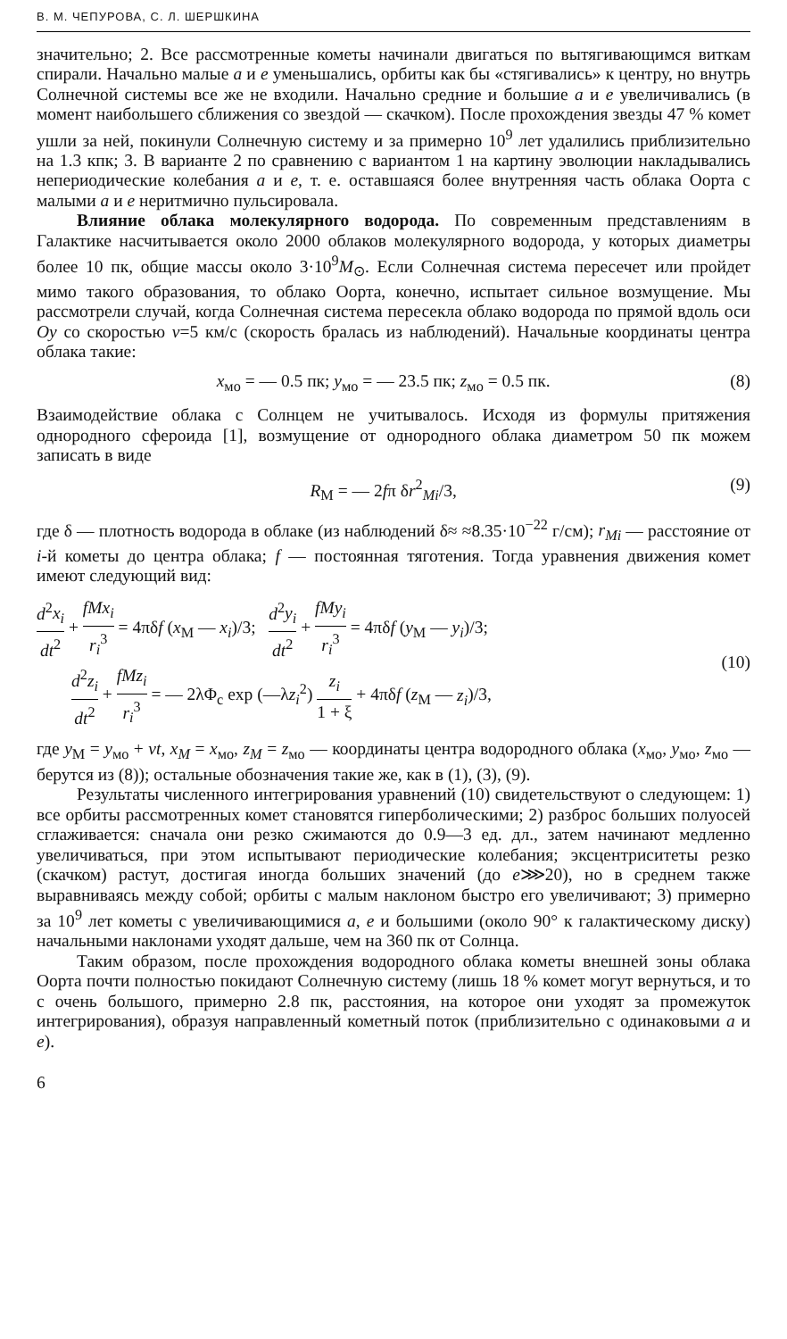В. М. ЧЕПУРОВА, С. Л. ШЕРШКИНА
значительно; 2. Все рассмотренные кометы начинали двигаться по вытягивающимся виткам спирали. Начально малые a и e уменьшались, орбиты как бы «стягивались» к центру, но внутрь Солнечной системы все же не входили. Начально средние и большие a и e увеличивались (в момент наибольшего сближения со звездой — скачком). После прохождения звезды 47 % комет ушли за ней, покинули Солнечную систему и за примерно 10<sup>9</sup> лет удалились приблизительно на 1.3 кпк; 3. В варианте 2 по сравнению с вариантом 1 на картину эволюции накладывались непериодические колебания a и e, т. е. оставшаяся более внутренняя часть облака Оорта с малыми a и e неритмично пульсировала.
Влияние облака молекулярного водорода. По современным представлениям в Галактике насчитывается около 2000 облаков молекулярного водорода, у которых диаметры более 10 пк, общие массы около 3·10<sup>9</sup>M<sub>⊙</sub>. Если Солнечная система пересечет или пройдет мимо такого образования, то облако Оорта, конечно, испытает сильное возмущение. Мы рассмотрели случай, когда Солнечная система пересекла облако водорода по прямой вдоль оси Oy со скоростью v=5 км/с (скорость бралась из наблюдений). Начальные координаты центра облака такие:
x<sub>мо</sub> = — 0.5 пк; y<sub>мо</sub> = — 23.5 пк; z<sub>мо</sub> = 0.5 пк. (8)
Взаимодействие облака с Солнцем не учитывалось. Исходя из формулы притяжения однородного сфероида [1], возмущение от однородного облака диаметром 50 пк можем записать в виде
R<sub>M</sub> = — 2fπ δr<sup>2</sup><sub>Mi</sub>/3, (9)
где δ — плотность водорода в облаке (из наблюдений δ≈ ≈8.35·10<sup>−22</sup> г/см); r<sub>Mi</sub> — расстояние от i-й кометы до центра облака; f — постоянная тяготения. Тогда уравнения движения комет имеют следующий вид:
d<sup>2</sup>x<sub>i</sub> dt<sup>2</sup> + fMx<sub>i</sub> r<sub>i</sub><sup>3</sup> = 4πδf (x<sub>M</sub> — x<sub>i</sub>)/3; d<sup>2</sup>y<sub>i</sub> dt<sup>2</sup> + fMy<sub>i</sub> r<sub>i</sub><sup>3</sup> = 4πδf (y<sub>M</sub> — y<sub>i</sub>)/3;
d<sup>2</sup>z<sub>i</sub> dt<sup>2</sup> + fMz<sub>i</sub> r<sub>i</sub><sup>3</sup> = — 2λΦ<sub>c</sub> exp (—λz<sub>i</sub><sup>2</sup>) z<sub>i</sub> 1 + ξ + 4πδf (z<sub>M</sub> — z<sub>i</sub>)/3, (10)
где y<sub>M</sub> = y<sub>мо</sub> + vt, x<sub>M</sub> = x<sub>мо</sub>, z<sub>M</sub> = z<sub>мо</sub> — координаты центра водородного облака (x<sub>мо</sub>, y<sub>мо</sub>, z<sub>мо</sub> — берутся из (8)); остальные обозначения такие же, как в (1), (3), (9).
Результаты численного интегрирования уравнений (10) свидетельствуют о следующем: 1) все орбиты рассмотренных комет становятся гиперболическими; 2) разброс больших полуосей сглаживается: сначала они резко сжимаются до 0.9—3 ед. дл., затем начинают медленно увеличиваться, при этом испытывают периодические колебания; эксцентриситеты резко (скачком) растут, достигая иногда больших значений (до e⋙20), но в среднем также выравниваясь между собой; орбиты с малым наклоном быстро его увеличивают; 3) примерно за 10<sup>9</sup> лет кометы с увеличивающимися a, e и большими (около 90° к галактическому диску) начальными наклонами уходят дальше, чем на 360 пк от Солнца.
Таким образом, после прохождения водородного облака кометы внешней зоны облака Оорта почти полностью покидают Солнечную систему (лишь 18 % комет могут вернуться, и то с очень большого, примерно 2.8 пк, расстояния, на которое они уходят за промежуток интегрирования), образуя направленный кометный поток (приблизительно с одинаковыми a и e).
6